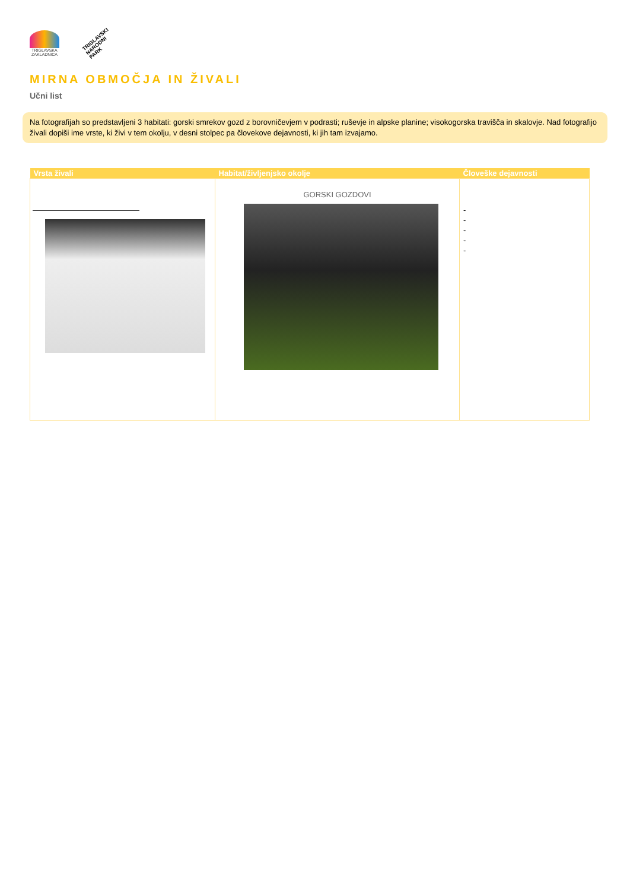TRIGLAVSKA ZAKLADNICA
TRIGLAVSKI
NARODNI
PARK
MIRNA OBMOČJA IN ŽIVALI
Učni list
Na fotografijah so predstavljeni 3 habitati: gorski smrekov gozd z borovničevjem v podrasti; ruševje in alpske planine; visokogorska travišča in skalovje. Nad fotografijo živali dopiši ime vrste, ki živi v tem okolju, v desni stolpec pa človekove dejavnosti, ki jih tam izvajamo.
| Vrsta živali | Habitat/življenjsko okolje | Človeške dejavnosti |
| --- | --- | --- |
| | GORSKI GOZDOVI | - - - - - |